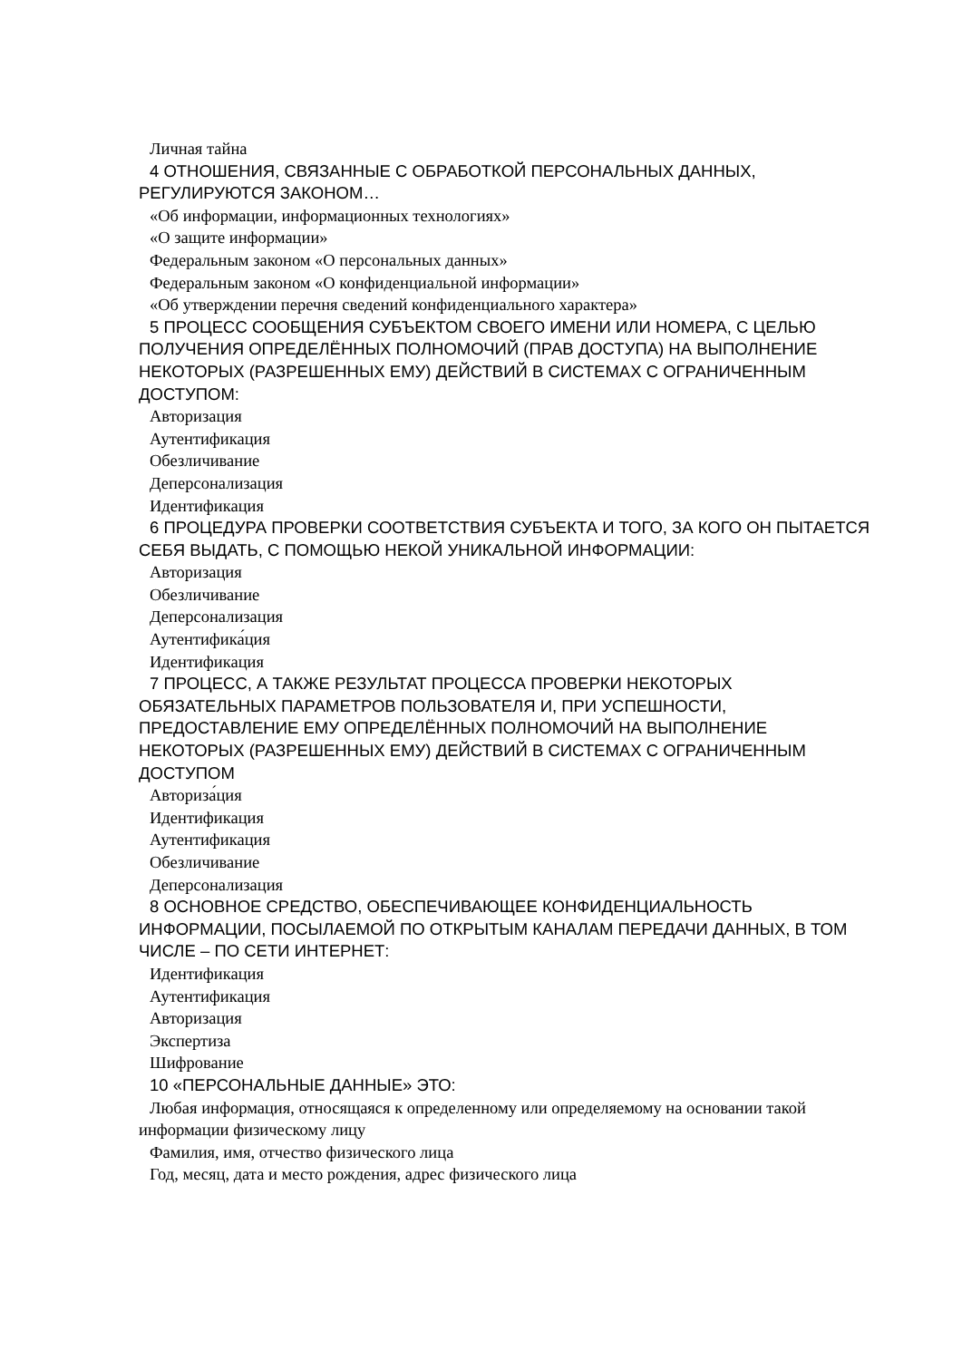Личная тайна
4 ОТНОШЕНИЯ, СВЯЗАННЫЕ С ОБРАБОТКОЙ ПЕРСОНАЛЬНЫХ ДАННЫХ, РЕГУЛИРУЮТСЯ ЗАКОНОМ…
«Об информации, информационных технологиях»
«О защите информации»
Федеральным законом «О персональных данных»
Федеральным законом «О конфиденциальной информации»
«Об утверждении перечня сведений конфиденциального характера»
5 ПРОЦЕСС СООБЩЕНИЯ СУБЪЕКТОМ СВОЕГО ИМЕНИ ИЛИ НОМЕРА, С ЦЕЛЬЮ ПОЛУЧЕНИЯ ОПРЕДЕЛЁННЫХ ПОЛНОМОЧИЙ (ПРАВ ДОСТУПА) НА ВЫПОЛНЕНИЕ НЕКОТОРЫХ (РАЗРЕШЕННЫХ ЕМУ) ДЕЙСТВИЙ В СИСТЕМАХ С ОГРАНИЧЕННЫМ ДОСТУПОМ:
Авторизация
Аутентификация
Обезличивание
Деперсонализация
Идентификация
6 ПРОЦЕДУРА ПРОВЕРКИ СООТВЕТСТВИЯ СУБЪЕКТА И ТОГО, ЗА КОГО ОН ПЫТАЕТСЯ СЕБЯ ВЫДАТЬ, С ПОМОЩЬЮ НЕКОЙ УНИКАЛЬНОЙ ИНФОРМАЦИИ:
Авторизация
Обезличивание
Деперсонализация
Аутентифика́ция
Идентификация
7 ПРОЦЕСС, А ТАКЖЕ РЕЗУЛЬТАТ ПРОЦЕССА ПРОВЕРКИ НЕКОТОРЫХ ОБЯЗАТЕЛЬНЫХ ПАРАМЕТРОВ ПОЛЬЗОВАТЕЛЯ И, ПРИ УСПЕШНОСТИ, ПРЕДОСТАВЛЕНИЕ ЕМУ ОПРЕДЕЛЁННЫХ ПОЛНОМОЧИЙ НА ВЫПОЛНЕНИЕ НЕКОТОРЫХ (РАЗРЕШЕННЫХ ЕМУ) ДЕЙСТВИЙ В СИСТЕМАХ С ОГРАНИЧЕННЫМ ДОСТУПОМ
Авториза́ция
Идентификация
Аутентификация
Обезличивание
Деперсонализация
8 ОСНОВНОЕ СРЕДСТВО, ОБЕСПЕЧИВАЮЩЕЕ КОНФИДЕНЦИАЛЬНОСТЬ ИНФОРМАЦИИ, ПОСЫЛАЕМОЙ ПО ОТКРЫТЫМ КАНАЛАМ ПЕРЕДАЧИ ДАННЫХ, В ТОМ ЧИСЛЕ – ПО СЕТИ ИНТЕРНЕТ:
Идентификация
Аутентификация
Авторизация
Экспертиза
Шифрование
10 «ПЕРСОНАЛЬНЫЕ ДАННЫЕ» ЭТО:
Любая информация, относящаяся к определенному или определяемому на основании такой информации физическому лицу
Фамилия, имя, отчество физического лица
Год, месяц, дата и место рождения, адрес физического лица